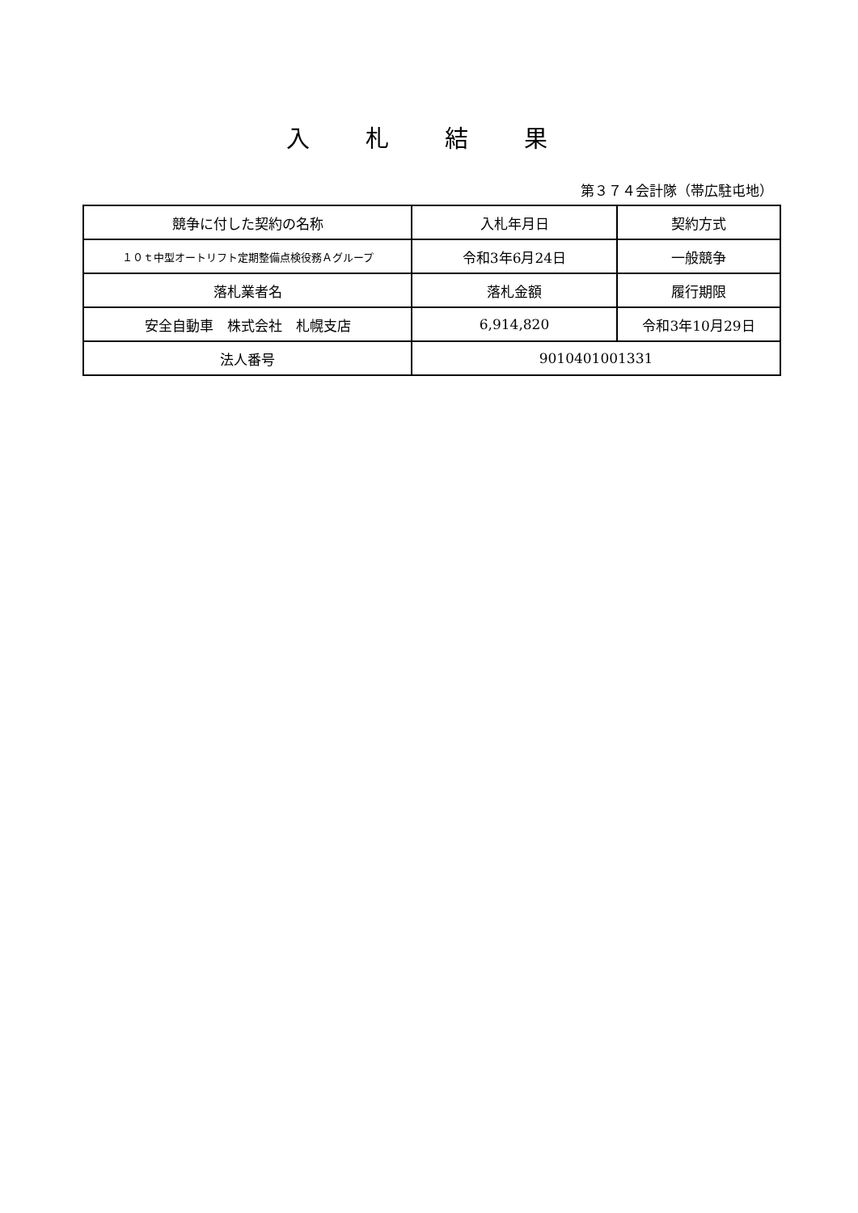入 札 結 果
第３７４会計隊（帯広駐屯地）
| 競争に付した契約の名称 | 入札年月日 | 契約方式 |
| １０ｔ中型オートリフト定期整備点検役務Ａグループ | 令和3年6月24日 | 一般競争 |
| 落札業者名 | 落札金額 | 履行期限 |
| 安全自動車 株式会社 札幌支店 | 6,914,820 | 令和3年10月29日 |
| 法人番号 | 9010401001331 | |